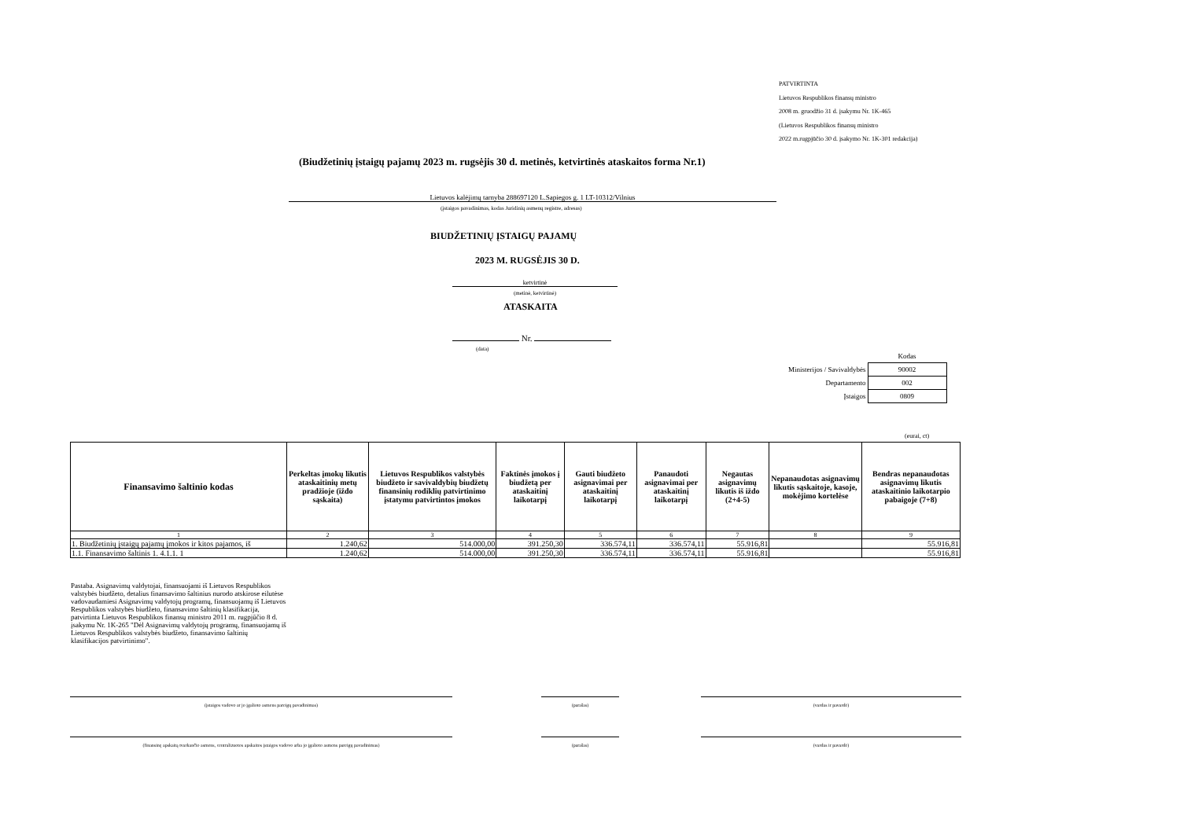PATVIRTINTA
Lietuvos Respublikos finansų ministro
2008 m. gruodžio 31 d. įsakymu Nr. 1K-465
(Lietuvos Respublikos finansų ministro
2022 m.rugpjūčio 30 d. įsakymo Nr. 1K-301 redakcija)
(Biudžetinių įstaigų pajamų 2023 m. rugsėjis 30 d. metinės, ketvirtinės ataskaitos forma Nr.1)
Lietuvos kalėjimų tarnyba 288697120 L.Sapiegos g. 1 LT-10312/Vilnius
(įstaigos pavadinimas, kodas Juridinių asmenų registre, adresas)
BIUDŽETINIŲ ĮSTAIGŲ PAJAMŲ
2023 M. RUGSĖJIS 30 D.
ketvirtinė
(metinė, ketvirtinė)
ATASKAITA
Nr.
(data)
| | Kodas |
| Ministerijos / Savivaldybės | 90002 |
| Departamento | 002 |
| Įstaigos | 0809 |
(eurai, ct)
| Finansavimo šaltinio kodas | Perkeltas įmokų likutis ataskaitinių metų pradžioje (iždo sąskaita) | Lietuvos Respublikos valstybės biudžeto ir savivaldybių biudžetų finansinių rodiklių patvirtinimo įstatymu patvirtintos įmokos | Faktinės įmokos į biudžetą per ataskaitinį laikotarpį | Gauti biudžeto asignavimai per ataskaitinį laikotarpį | Panaudoti asignavimai per ataskaitinį laikotarpį | Negautas asignavimų likutis iš iždo (2+4-5) | Nepanaudotas asignavimų likutis sąskaitoje, kasoje, mokėjimo kortelėse | Bendras nepanaudotas asignavimų likutis ataskaitinio laikotarpio pabaigoje (7+8) |
| --- | --- | --- | --- | --- | --- | --- | --- | --- |
| 1 | 2 | 3 | 4 | 5 | 6 | 7 | 8 | 9 |
| 1. Biudžetinių įstaigų pajamų įmokos ir kitos pajamos, iš | 1.240,62 | 514.000,00 | 391.250,30 | 336.574,11 | 336.574,11 | 55.916,81 | | 55.916,81 |
| 1.1. Finansavimo šaltinis 1. 4.1.1. 1 | 1.240,62 | 514.000,00 | 391.250,30 | 336.574,11 | 336.574,11 | 55.916,81 | | 55.916,81 |
Pastaba. Asignavimų valdytojai, finansuojami iš Lietuvos Respublikos valstybės biudžeto, detalius finansavimo šaltinius nurodo atskirose eilutėse vadovaudamiesi Asignavimų valdytojų programų, finansuojamų iš Lietuvos Respublikos valstybės biudžeto, finansavimo šaltinių klasifikacija, patvirtinta Lietuvos Respublikos finansų ministro 2011 m. rugpjūčio 8 d. įsakymu Nr. 1K-265 "Dėl Asignavimų valdytojų programų, finansuojamų iš Lietuvos Respublikos valstybės biudžeto, finansavimo šaltinių klasifikacijos patvirtinimo".
(įstaigos vadovo ar jo įgalioto asmens pareigų pavadinimas) (parašas) (vardas ir pavardė)
(finansinę apskaitą tvarkančio asmens, centralizuotos apskaitos įstaigos vadovo arba jo įgalioto asmens pareigų pavadinimas) (parašas) (vardas ir pavardė)